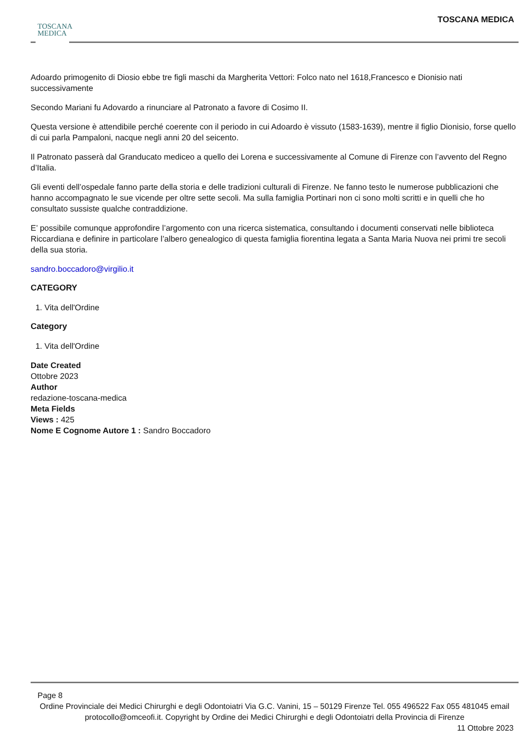TOSCANA
MEDICA
TOSCANA MEDICA
Adoardo primogenito di Diosio ebbe tre figli maschi da Margherita Vettori: Folco nato nel 1618,Francesco e Dionisio nati successivamente
Secondo Mariani fu Adovardo a rinunciare al Patronato a favore di Cosimo II.
Questa versione è attendibile perché coerente con il periodo in cui Adoardo è vissuto (1583-1639), mentre il figlio Dionisio, forse quello di cui parla Pampaloni, nacque negli anni 20 del seicento.
Il Patronato passerà dal Granducato mediceo a quello dei Lorena e successivamente al Comune di Firenze con l’avvento del Regno d’Italia.
Gli eventi dell’ospedale fanno parte della storia e delle tradizioni culturali di Firenze. Ne fanno testo le numerose pubblicazioni che hanno accompagnato le sue vicende per oltre sette secoli. Ma sulla famiglia Portinari non ci sono molti scritti e in quelli che ho consultato sussiste qualche contraddizione.
E’ possibile comunque approfondire l’argomento con una ricerca sistematica, consultando i documenti conservati nelle biblioteca Riccardiana e definire in particolare l’albero genealogico di questa famiglia fiorentina legata a Santa Maria Nuova nei primi tre secoli della sua storia.
sandro.boccadoro@virgilio.it
CATEGORY
1. Vita dell'Ordine
Category
1. Vita dell'Ordine
Date Created
Ottobre 2023
Author
redazione-toscana-medica
Meta Fields
Views : 425
Nome E Cognome Autore 1 : Sandro Boccadoro
Page 8
Ordine Provinciale dei Medici Chirurghi e degli Odontoiatri Via G.C. Vanini, 15 – 50129 Firenze Tel. 055 496522 Fax 055 481045 email protocollo@omceofi.it. Copyright by Ordine dei Medici Chirurghi e degli Odontoiatri della Provincia di Firenze
11 Ottobre 2023